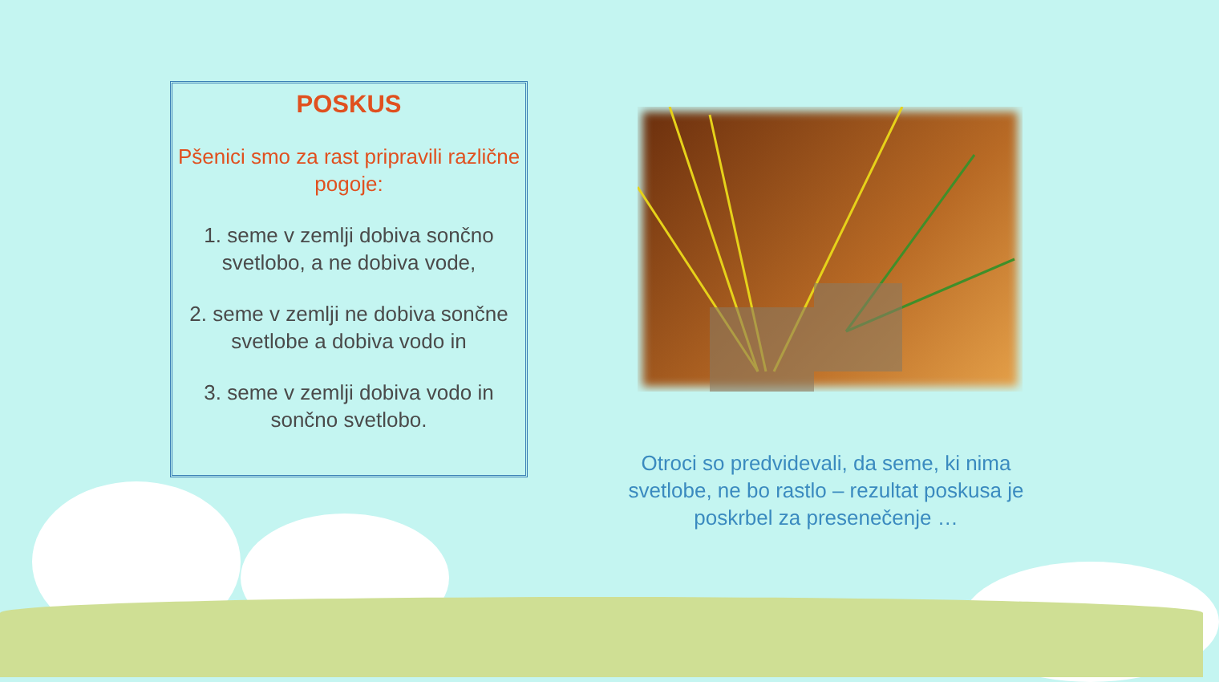POSKUS
Pšenici smo za rast pripravili različne pogoje:
1. seme v zemlji dobiva sončno svetlobo, a ne dobiva vode,
2. seme v zemlji ne dobiva sončne svetlobe a dobiva vodo in
3. seme v zemlji dobiva vodo in sončno svetlobo.
Otroci so predvidevali, da seme, ki nima svetlobe, ne bo rastlo – rezultat poskusa je poskrbel za presenečenje …